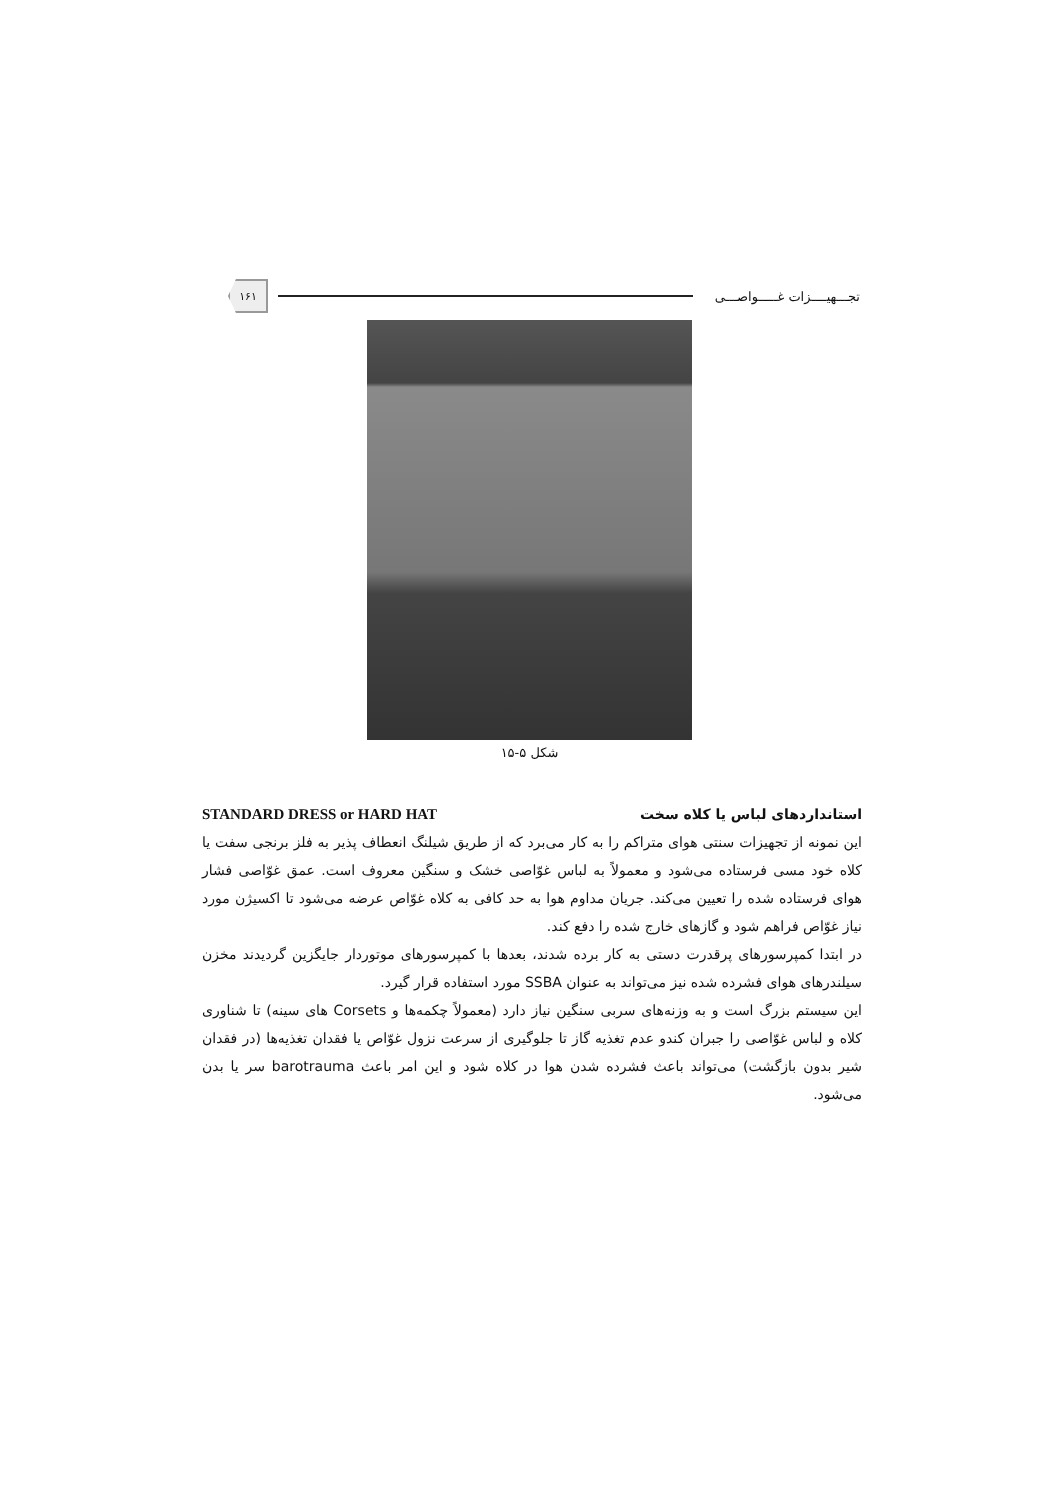تجـــهیــــزات غـــــواصـــی
۱۶۱
شکل ۵-۱۵
استانداردهای لباس یا کلاه سخت STANDARD DRESS or HARD HAT
این نمونه از تجهیزات سنتی هوای متراکم را به کار می‌برد که از طریق شیلنگ انعطاف پذیر به فلز برنجی سفت یا کلاه خود مسی فرستاده می‌شود و معمولاً به لباس غوّاصی خشک و سنگین معروف است. عمق غوّاصی فشار هوای فرستاده شده را تعیین می‌کند. جریان مداوم هوا به حد کافی به کلاه غوّاص عرضه می‌شود تا اکسیژن مورد نیاز غوّاص فراهم شود و گازهای خارج شده را دفع کند.
در ابتدا کمپرسورهای پرقدرت دستی به کار برده شدند، بعدها با کمپرسورهای موتوردار جایگزین گردیدند مخزن سیلندرهای هوای فشرده شده نیز می‌تواند به عنوان SSBA مورد استفاده قرار گیرد.
این سیستم بزرگ است و به وزنه‌های سربی سنگین نیاز دارد (معمولاً چکمه‌ها و Corsets های سینه) تا شناوری کلاه و لباس غوّاصی را جبران کندو عدم تغذیه گاز تا جلوگیری از سرعت نزول غوّاص یا فقدان تغذیه‌ها (در فقدان شیر بدون بازگشت) می‌تواند باعث فشرده شدن هوا در کلاه شود و این امر باعث barotrauma سر یا بدن می‌شود.